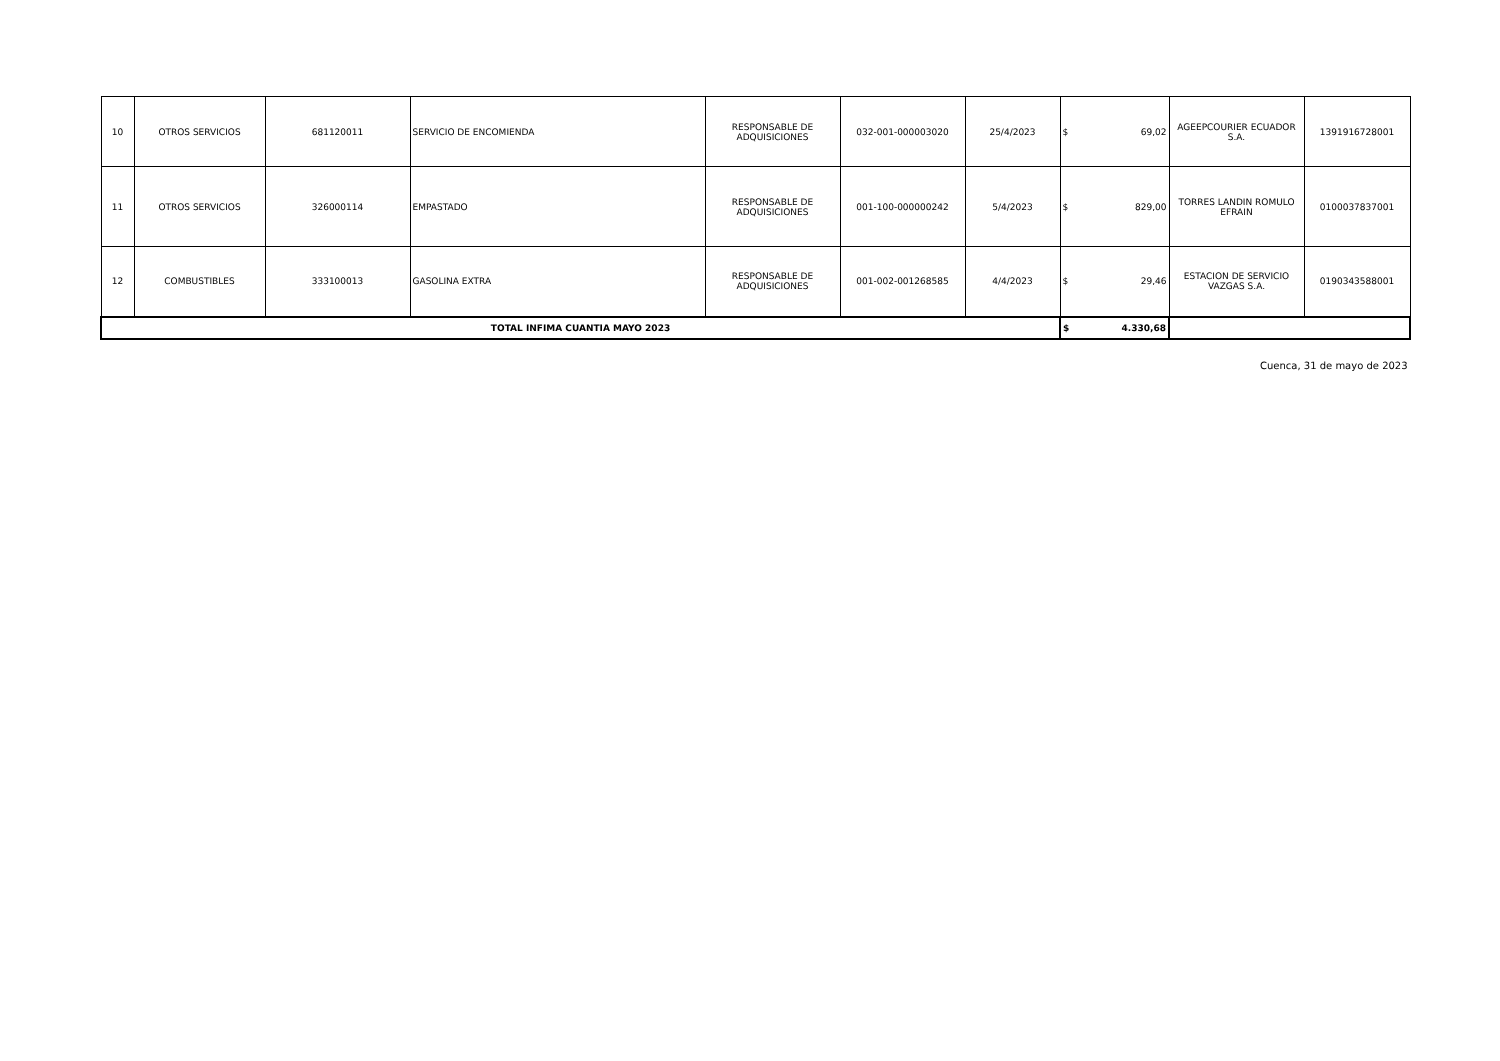| 10 | OTROS SERVICIOS | 681120011 | SERVICIO DE ENCOMIENDA | RESPONSABLE DE ADQUISICIONES | 032-001-000003020 | 25/4/2023 | $ | 69,02 | AGEEPCOURIER ECUADOR S.A. | 1391916728001 |
| 11 | OTROS SERVICIOS | 326000114 | EMPASTADO | RESPONSABLE DE ADQUISICIONES | 001-100-000000242 | 5/4/2023 | $ | 829,00 | TORRES LANDIN ROMULO EFRAIN | 0100037837001 |
| 12 | COMBUSTIBLES | 333100013 | GASOLINA EXTRA | RESPONSABLE DE ADQUISICIONES | 001-002-001268585 | 4/4/2023 | $ | 29,46 | ESTACION DE SERVICIO VAZGAS S.A. | 0190343588001 |
| TOTAL INFIMA CUANTIA MAYO 2023 | | | | | | | $ | 4.330,68 | | |
Cuenca, 31 de mayo de 2023